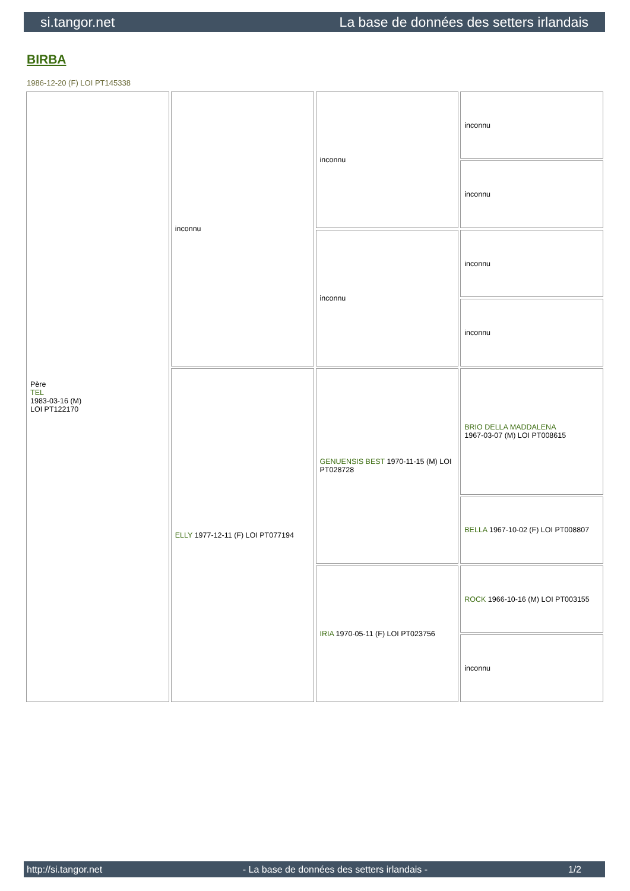si.tangor.net La base de données des setters irlandais
BIRBA
1986-12-20 (F) LOI PT145338
| Père TEL 1983-03-16 (M) LOI PT122170 | inconnu | inconnu | inconnu |
| | | | inconnu |
| | | inconnu | inconnu |
| | | | inconnu |
| | ELLY 1977-12-11 (F) LOI PT077194 | GENUENSIS BEST 1970-11-15 (M) LOI PT028728 | BRIO DELLA MADDALENA 1967-03-07 (M) LOI PT008615 |
| | | | BELLA 1967-10-02 (F) LOI PT008807 |
| | | IRIA 1970-05-11 (F) LOI PT023756 | ROCK 1966-10-16 (M) LOI PT003155 |
| | | | inconnu |
http://si.tangor.net - La base de données des setters irlandais - 1/2